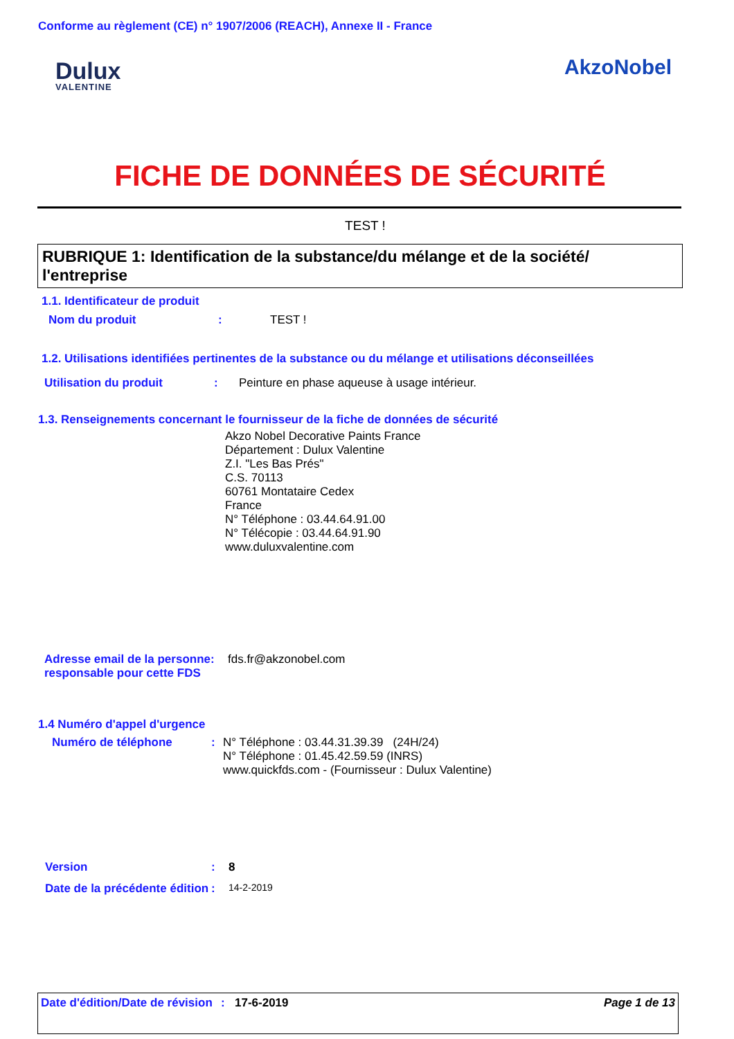Conforme au règlement (CE) n° 1907/2006 (REACH), Annexe II - France
Dulux
VALENTINE
AkzoNobel
FICHE DE DONNÉES DE SÉCURITÉ
TEST !
RUBRIQUE 1: Identification de la substance/du mélange et de la société/ l'entreprise
1.1. Identificateur de produit
Nom du produit : TEST !
1.2. Utilisations identifiées pertinentes de la substance ou du mélange et utilisations déconseillées
Utilisation du produit : Peinture en phase aqueuse à usage intérieur.
1.3. Renseignements concernant le fournisseur de la fiche de données de sécurité
Akzo Nobel Decorative Paints France
Département : Dulux Valentine
Z.I. "Les Bas Prés"
C.S. 70113
60761 Montataire Cedex
France
N° Téléphone : 03.44.64.91.00
N° Télécopie : 03.44.64.91.90
www.duluxvalentine.com
Adresse email de la personne responsable pour cette FDS
: fds.fr@akzonobel.com
1.4 Numéro d'appel d'urgence
Numéro de téléphone : N° Téléphone : 03.44.31.39.39 (24H/24)
N° Téléphone : 01.45.42.59.59 (INRS)
www.quickfds.com - (Fournisseur : Dulux Valentine)
Version : 8
Date de la précédente édition
:
14-2-2019
Date d'édition/Date de révision
: 17-6-2019 Page 1 de 13